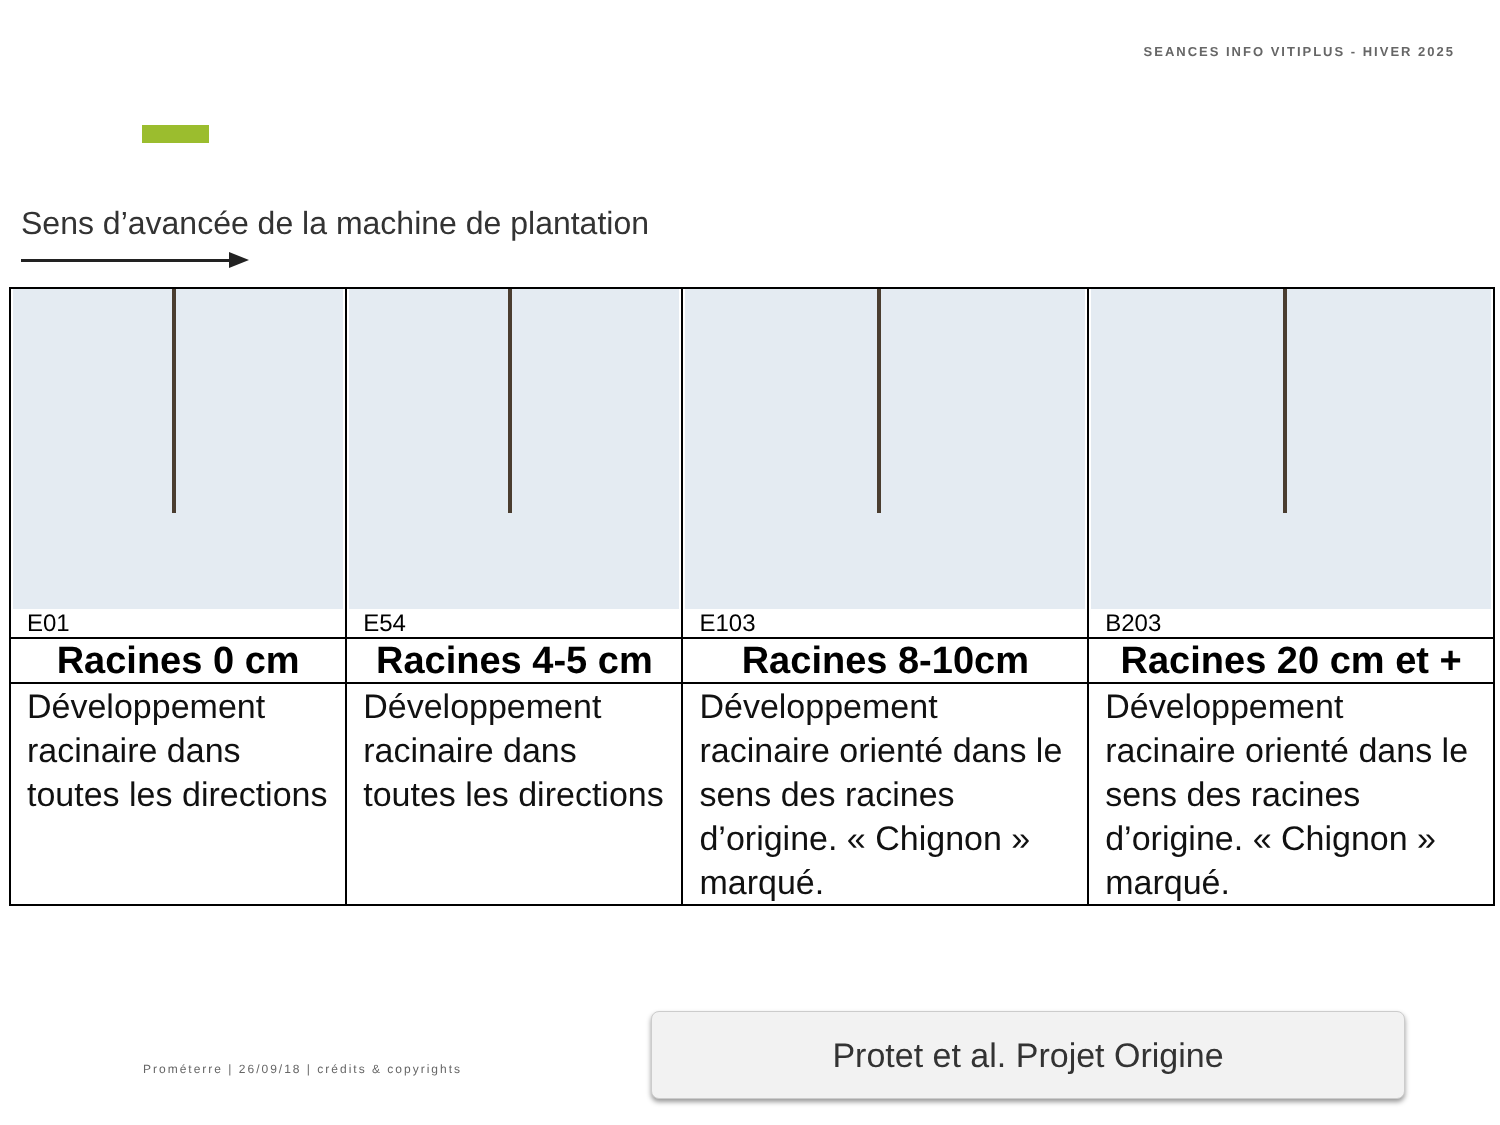SEANCES INFO VITIPLUS - HIVER 2025
Sens d’avancée de la machine de plantation
| E01 | E54 | E103 | B203 |
| Racines 0 cm | Racines 4-5 cm | Racines 8-10cm | Racines 20 cm et + |
| Développement racinaire dans toutes les directions | Développement racinaire dans toutes les directions | Développement racinaire orienté dans le sens des racines d’origine. « Chignon » marqué. | Développement racinaire orienté dans le sens des racines d’origine. « Chignon » marqué. |
Prométerre | 26/09/18 | crédits & copyrights
Protet et al. Projet Origine